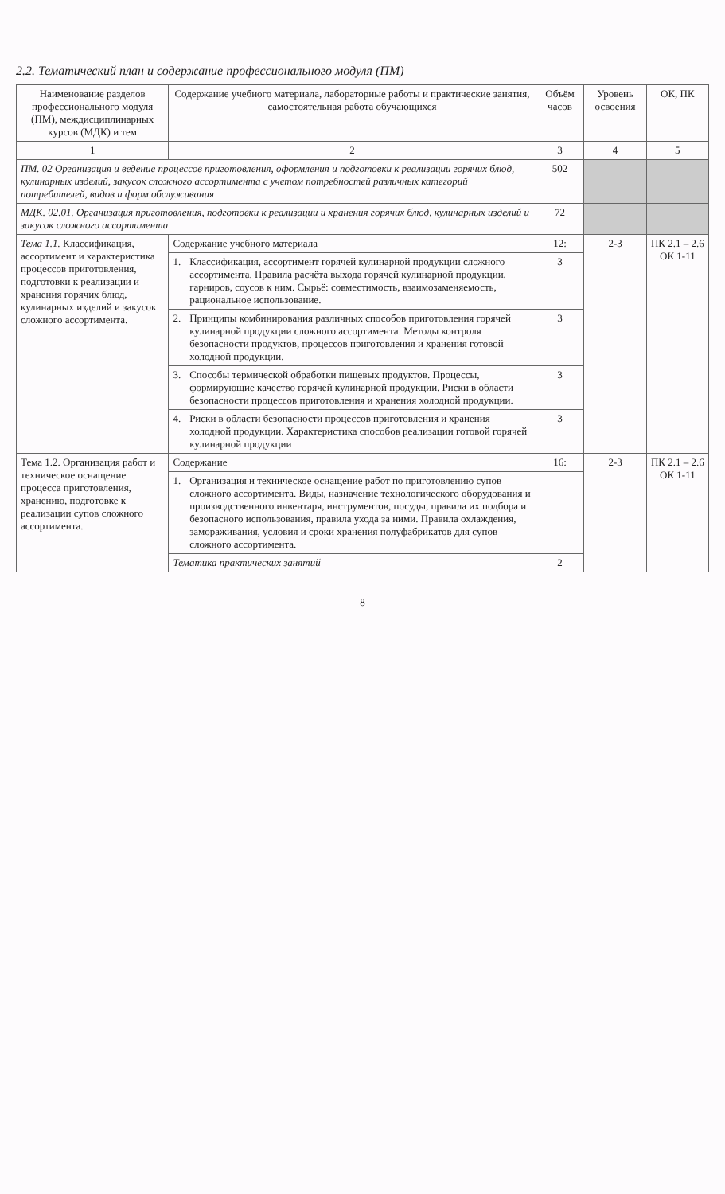2.2. Тематический план и содержание профессионального модуля (ПМ)
| Наименование разделов профессионального модуля (ПМ), междисциплинарных курсов (МДК) и тем | Содержание учебного материала, лабораторные работы и практические занятия, самостоятельная работа обучающихся | | Объём часов | Уровень освоения | ОК, ПК |
| --- | --- | --- | --- | --- | --- |
| 1 | 2 | | 3 | 4 | 5 |
| ПМ. 02 Организация и ведение процессов приготовления, оформления и подготовки к реализации горячих блюд, кулинарных изделий, закусок сложного ассортимента с учетом потребностей различных категорий потребителей, видов и форм обслуживания | | | 502 | | |
| МДК. 02.01. Организация приготовления, подготовки к реализации и хранения горячих блюд, кулинарных изделий и закусок сложного ассортимента | | | 72 | | |
| Тема 1.1. Классификация, ассортимент и характеристика процессов приготовления, подготовки к реализации и хранения горячих блюд, кулинарных изделий и закусок сложного ассортимента. | Содержание учебного материала | | 12: | 2-3 | ПК 2.1 – 2.6 ОК 1-11 |
| | 1. | Классификация, ассортимент горячей кулинарной продукции сложного ассортимента. Правила расчёта выхода горячей кулинарной продукции, гарниров, соусов к ним. Сырьё: совместимость, взаимозаменяемость, рациональное использование. | 3 | | |
| | 2. | Принципы комбинирования различных способов приготовления горячей кулинарной продукции сложного ассортимента. Методы контроля безопасности продуктов, процессов приготовления и хранения готовой холодной продукции. | 3 | | |
| | 3. | Способы термической обработки пищевых продуктов. Процессы, формирующие качество горячей кулинарной продукции. Риски в области безопасности процессов приготовления и хранения холодной продукции. | 3 | | |
| | 4. | Риски в области безопасности процессов приготовления и хранения холодной продукции. Характеристика способов реализации готовой горячей кулинарной продукции | 3 | | |
| Тема 1.2. Организация работ и техническое оснащение процесса приготовления, хранению, подготовке к реализации супов сложного ассортимента. | Содержание | | 16: | 2-3 | ПК 2.1 – 2.6 ОК 1-11 |
| | 1. | Организация и техническое оснащение работ по приготовлению супов сложного ассортимента. Виды, назначение технологического оборудования и производственного инвентаря, инструментов, посуды, правила их подбора и безопасного использования, правила ухода за ними. Правила охлаждения, замораживания, условия и сроки хранения полуфабрикатов для супов сложного ассортимента. | | | |
| | Тематика практических занятий | | 2 | | |
8